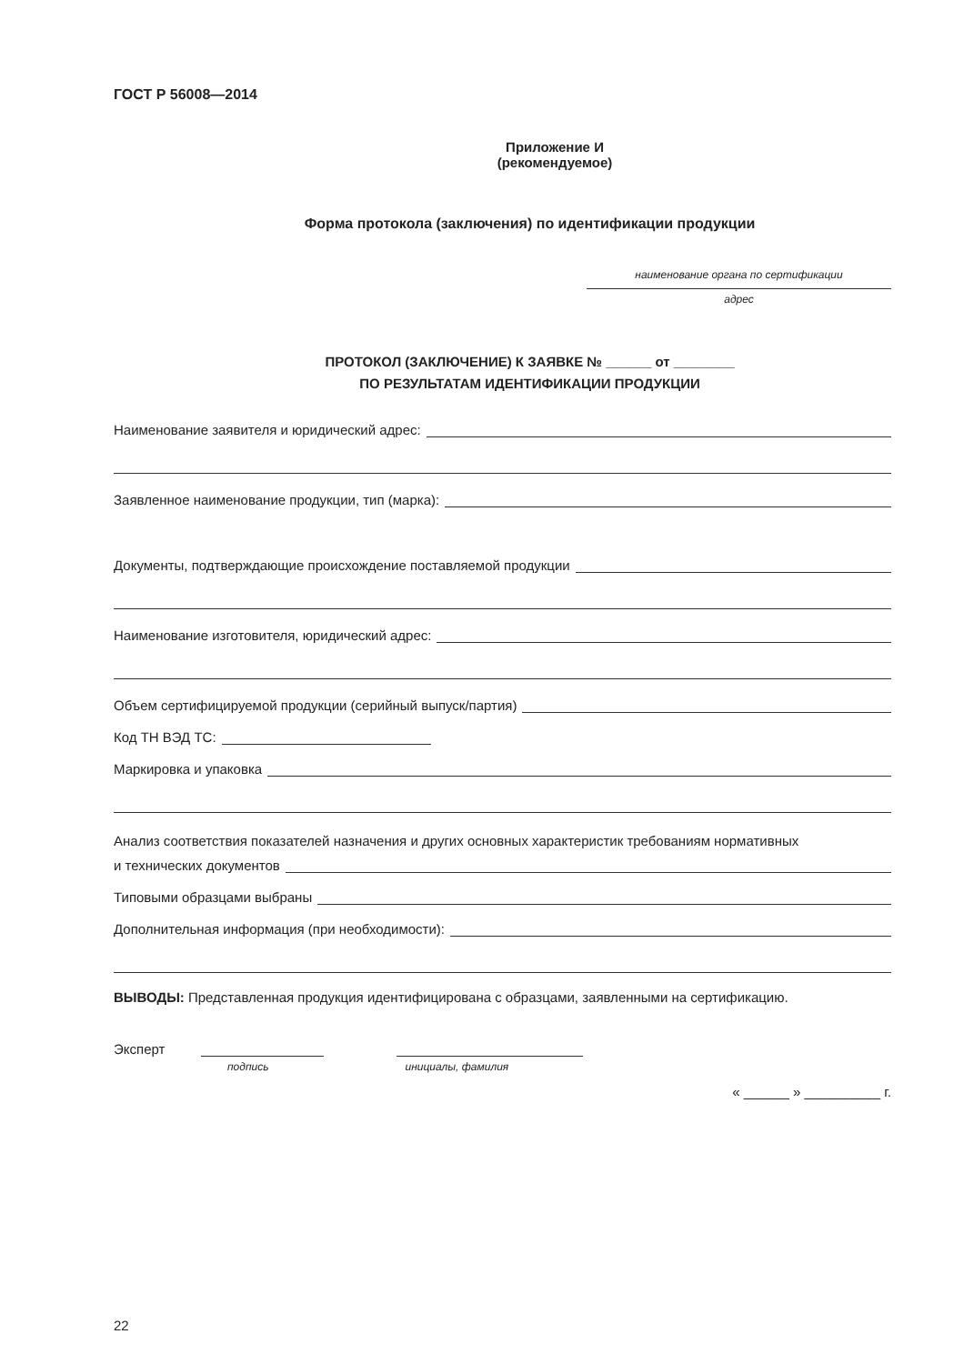ГОСТ Р 56008—2014
Приложение И
(рекомендуемое)
Форма протокола (заключения) по идентификации продукции
наименование органа по сертификации
адрес
ПРОТОКОЛ (ЗАКЛЮЧЕНИЕ) К ЗАЯВКЕ № ______ от ________
ПО РЕЗУЛЬТАТАМ ИДЕНТИФИКАЦИИ ПРОДУКЦИИ
Наименование заявителя и юридический адрес:
Заявленное наименование продукции, тип (марка):
Документы, подтверждающие происхождение поставляемой продукции
Наименование изготовителя, юридический адрес:
Объем сертифицируемой продукции (серийный выпуск/партия)
Код ТН ВЭД ТС:
Маркировка и упаковка
Анализ соответствия показателей назначения и других основных характеристик требованиям нормативных
и технических документов
Типовыми образцами выбраны
Дополнительная информация (при необходимости):
ВЫВОДЫ: Представленная продукция идентифицирована с образцами, заявленными на сертификацию.
Эксперт
подпись инициалы, фамилия
« ______ » __________ г.
22